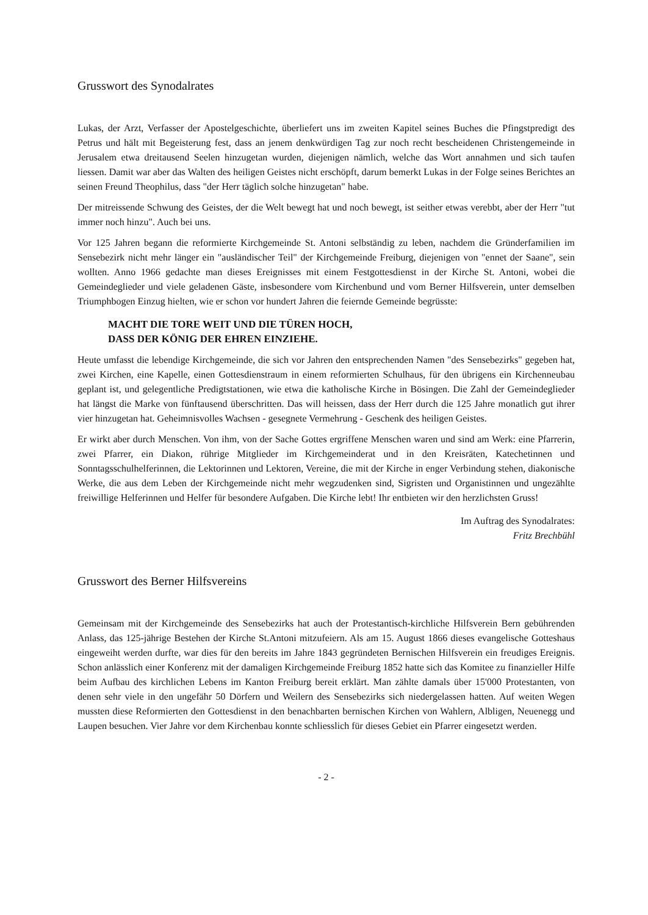Grusswort des Synodalrates
Lukas, der Arzt, Verfasser der Apostelgeschichte, überliefert uns im zweiten Kapitel seines Buches die Pfingstpredigt des Petrus und hält mit Begeisterung fest, dass an jenem denkwürdigen Tag zur noch recht bescheidenen Christengemeinde in Jerusalem etwa dreitausend Seelen hinzugetan wurden, diejenigen nämlich, welche das Wort annahmen und sich taufen liessen. Damit war aber das Walten des heiligen Geistes nicht erschöpft, darum bemerkt Lukas in der Folge seines Berichtes an seinen Freund Theophilus, dass "der Herr täglich solche hinzugetan" habe.
Der mitreissende Schwung des Geistes, der die Welt bewegt hat und noch bewegt, ist seither etwas verebbt, aber der Herr "tut immer noch hinzu". Auch bei uns.
Vor 125 Jahren begann die reformierte Kirchgemeinde St. Antoni selbständig zu leben, nachdem die Gründerfamilien im Sensebezirk nicht mehr länger ein "ausländischer Teil" der Kirchgemeinde Freiburg, diejenigen von "ennet der Saane", sein wollten. Anno 1966 gedachte man dieses Ereignisses mit einem Festgottesdienst in der Kirche St. Antoni, wobei die Gemeindeglieder und viele geladenen Gäste, insbesondere vom Kirchenbund und vom Berner Hilfsverein, unter demselben Triumphbogen Einzug hielten, wie er schon vor hundert Jahren die feiernde Gemeinde begrüsste:
MACHT DIE TORE WEIT UND DIE TÜREN HOCH,
DASS DER KÖNIG DER EHREN EINZIEHE.
Heute umfasst die lebendige Kirchgemeinde, die sich vor Jahren den entsprechenden Namen "des Sensebezirks" gegeben hat, zwei Kirchen, eine Kapelle, einen Gottesdienstraum in einem reformierten Schulhaus, für den übrigens ein Kirchenneubau geplant ist, und gelegentliche Predigtstationen, wie etwa die katholische Kirche in Bösingen. Die Zahl der Gemeindeglieder hat längst die Marke von fünftausend überschritten. Das will heissen, dass der Herr durch die 125 Jahre monatlich gut ihrer vier hinzugetan hat. Geheimnisvolles Wachsen - gesegnete Vermehrung - Geschenk des heiligen Geistes.
Er wirkt aber durch Menschen. Von ihm, von der Sache Gottes ergriffene Menschen waren und sind am Werk: eine Pfarrerin, zwei Pfarrer, ein Diakon, rührige Mitglieder im Kirchgemeinderat und in den Kreisräten, Katechetinnen und Sonntagsschulhelferinnen, die Lektorinnen und Lektoren, Vereine, die mit der Kirche in enger Verbindung stehen, diakonische Werke, die aus dem Leben der Kirchgemeinde nicht mehr wegzudenken sind, Sigristen und Organistinnen und ungezählte freiwillige Helferinnen und Helfer für besondere Aufgaben. Die Kirche lebt! Ihr entbieten wir den herzlichsten Gruss!
Im Auftrag des Synodalrates:
Fritz Brechbühl
Grusswort des Berner Hilfsvereins
Gemeinsam mit der Kirchgemeinde des Sensebezirks hat auch der Protestantisch-kirchliche Hilfsverein Bern gebührenden Anlass, das 125-jährige Bestehen der Kirche St.Antoni mitzufeiern. Als am 15. August 1866 dieses evangelische Gotteshaus eingeweiht werden durfte, war dies für den bereits im Jahre 1843 gegründeten Bernischen Hilfsverein ein freudiges Ereignis. Schon anlässlich einer Konferenz mit der damaligen Kirchgemeinde Freiburg 1852 hatte sich das Komitee zu finanzieller Hilfe beim Aufbau des kirchlichen Lebens im Kanton Freiburg bereit erklärt. Man zählte damals über 15'000 Protestanten, von denen sehr viele in den ungefähr 50 Dörfern und Weilern des Sensebezirks sich niedergelassen hatten. Auf weiten Wegen mussten diese Reformierten den Gottesdienst in den benachbarten bernischen Kirchen von Wahlern, Albligen, Neuenegg und Laupen besuchen. Vier Jahre vor dem Kirchenbau konnte schliesslich für dieses Gebiet ein Pfarrer eingesetzt werden.
- 2 -